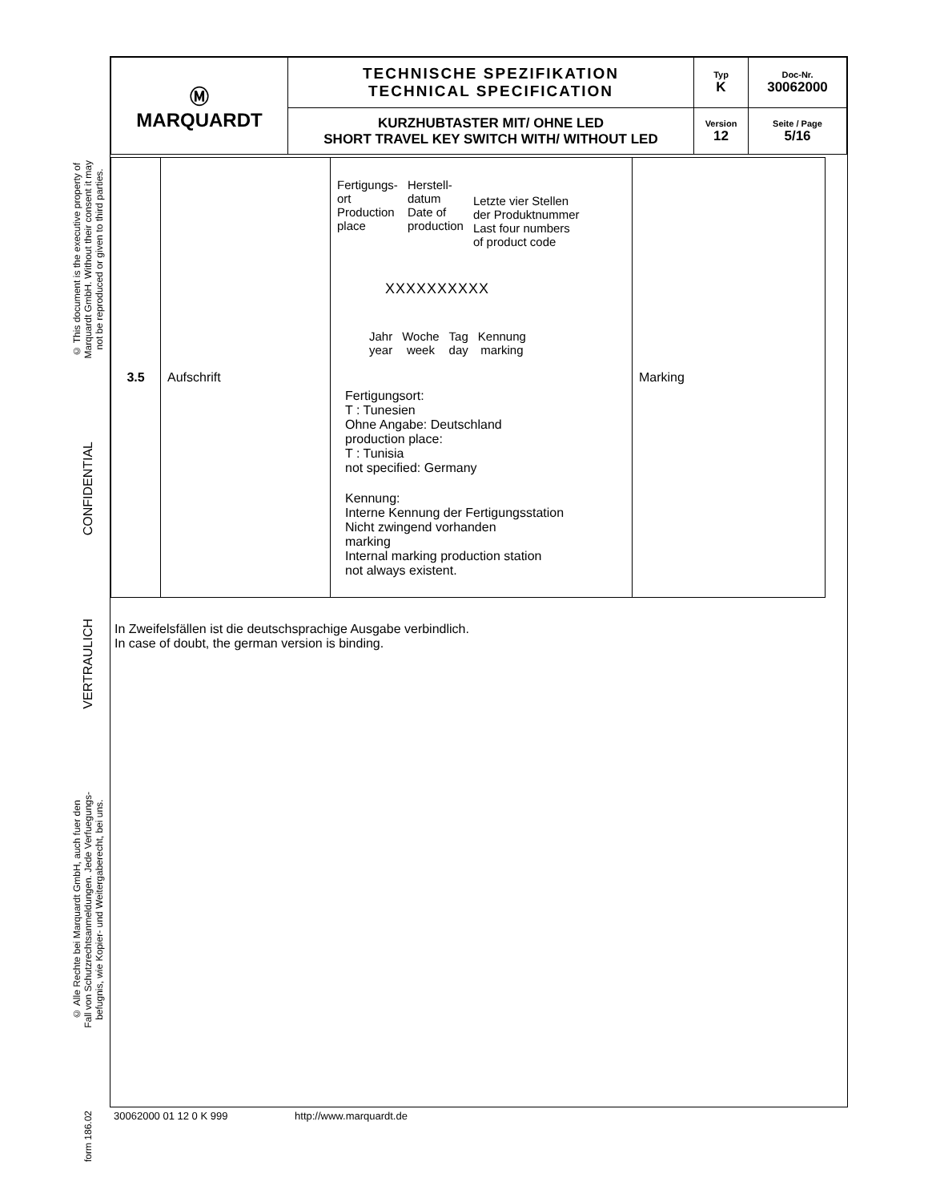© This document is the executive property of
Marquardt GmbH. Without their consent it may
not be reproduced or given to third parties.
CONFIDENTIAL
VERTRAULICH
© Alle Rechte bei Marquardt GmbH, auch fuer den
Fall von Schutzrechtsanmeldungen. Jede Verfuegungs-
befugnis, wie Kopier- und Weitergaberecht, bei uns.
form 186.02
| Ⓜ MARQUARDT | TECHNISCHE SPEZIFIKATION TECHNICAL SPECIFICATION | Typ K | Doc-Nr. 30062000 |
| | KURZHUBTASTER MIT/ OHNE LED SHORT TRAVEL KEY SWITCH WITH/ WITHOUT LED | Version 12 | Seite / Page 5/16 |
| 3.5 | Aufschrift | Fertigungs- ort Production place Herstell- datum Date of production Letzte vier Stellen der Produktnummer Last four numbers of product code XXXXXXXXXX Jahr year Woche week Tag day Kennung marking Fertigungsort: T : Tunesien Ohne Angabe: Deutschland production place: T : Tunisia not specified: Germany Kennung: Interne Kennung der Fertigungsstation Nicht zwingend vorhanden marking Internal marking production station not always existent. | Marking |
In Zweifelsfällen ist die deutschsprachige Ausgabe verbindlich.
In case of doubt, the german version is binding.
30062000 01 12 0 K 999 http://www.marquardt.de